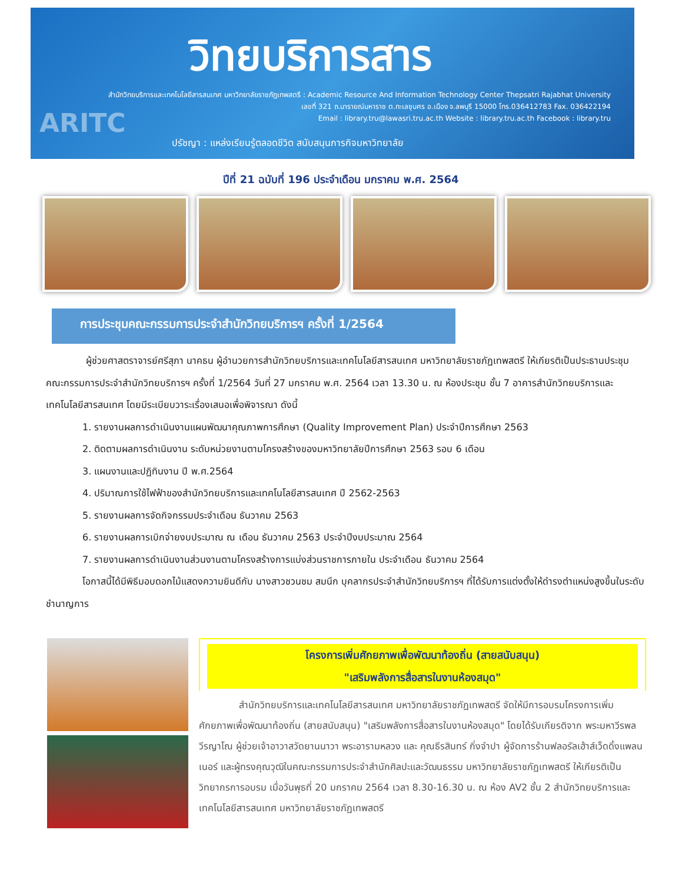วิทยบริการสาร
สำนักวิทยบริการและเทคโนโลยีสารสนเทศ มหาวิทยาลัยราชภัฏเทพสตรี : Academic Resource And Information Technology Center Thepsatri Rajabhat University
เลขที่ 321 ถ.นารายณ์มหาราช ต.ทะเลชุบศร อ.เมือง จ.ลพบุรี 15000 โทร.036412783 Fax. 036422194
Email : library.tru@lawasri.tru.ac.th Website : library.tru.ac.th Facebook : library.tru
ARITC
ปรัชญา : แหล่งเรียนรู้ตลอดชีวิต สนับสนุนภารกิจมหาวิทยาลัย
ปีที่ 21 ฉบับที่ 196 ประจำเดือน มกราคม พ.ศ. 2564
การประชุมคณะกรรมการประจำสำนักวิทยบริการฯ ครั้งที่ 1/2564
ผู้ช่วยศาสตราจารย์ศรีสุภา นาคธน ผู้อำนวยการสำนักวิทยบริการและเทคโนโลยีสารสนเทศ มหาวิทยาลัยราชภัฏเทพสตรี ให้เกียรติเป็นประธานประชุมคณะกรรมการประจำสำนักวิทยบริการฯ ครั้งที่ 1/2564 วันที่ 27 มกราคม พ.ศ. 2564 เวลา 13.30 น. ณ ห้องประชุม ชั้น 7 อาคารสำนักวิทยบริการและเทคโนโลยีสารสนเทศ โดยมีระเบียบวาระเรื่องเสนอเพื่อพิจารณา ดังนี้
1. รายงานผลการดำเนินงานแผนพัฒนาคุณภาพการศึกษา (Quality Improvement Plan) ประจำปีการศึกษา 2563
2. ติดตามผลการดำเนินงาน ระดับหน่วยงานตามโครงสร้างของมหาวิทยาลัยปีการศึกษา 2563 รอบ 6 เดือน
3. แผนงานและปฏิทินงาน ปี พ.ศ.2564
4. ปริมาณการใช้ไฟฟ้าของสำนักวิทยบริการและเทคโนโลยีสารสนเทศ ปี 2562-2563
5. รายงานผลการจัดกิจกรรมประจำเดือน ธันวาคม 2563
6. รายงานผลการเบิกจ่ายงบประมาณ ณ เดือน ธันวาคม 2563 ประจำปีงบประมาณ 2564
7. รายงานผลการดำเนินงานส่วนงานตามโครงสร้างการแบ่งส่วนราชการภายใน ประจำเดือน ธันวาคม 2564
โอกาสนี้ได้มีพิธีมอบดอกไม้แสดงความยินดีกับ นางสาวชวนชม สมนึก บุคลากรประจำสำนักวิทยบริการฯ ที่ได้รับการแต่งตั้งให้ดำรงตำแหน่งสูงขึ้นในระดับชำนาญการ
โครงการเพิ่มศักยภาพเพื่อพัฒนาท้องถิ่น (สายสนับสนุน)
"เสริมพลังการสื่อสารในงานห้องสมุด"
สำนักวิทยบริการและเทคโนโลยีสารสนเทศ มหาวิทยาลัยราชภัฏเทพสตรี จัดให้มีการอบรมโครงการเพิ่มศักยภาพเพื่อพัฒนาท้องถิ่น (สายสนับสนุน) "เสริมพลังการสื่อสารในงานห้องสมุด" โดยได้รับเกียรติจาก พระมหาวีรพล วีรญาโณ ผู้ช่วยเจ้าอาวาสวัดยานนาวา พระอารามหลวง และ คุณธีรสินทร์ กิ่งจำปา ผู้จัดการร้านฟลอรัลเฮ้าส์เว็ดดิ้งแพลนเนอร์ และผู้ทรงคุณวุฒิในคณะกรรมการประจำสำนักศิลปะและวัฒนธรรม มหาวิทยาลัยราชภัฏเทพสตรี ให้เกียรติเป็นวิทยากรการอบรม เมื่อวันพุธที่ 20 มกราคม 2564 เวลา 8.30-16.30 น. ณ ห้อง AV2 ชั้น 2 สำนักวิทยบริการและเทคโนโลยีสารสนเทศ มหาวิทยาลัยราชภัฏเทพสตรี